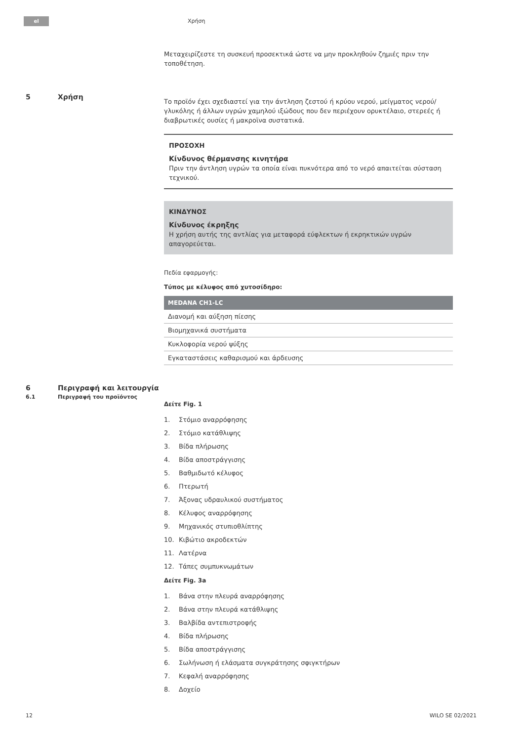el Χρήση
Μεταχειρίζεστε τη συσκευή προσεκτικά ώστε να μην προκληθούν ζημιές πριν την τοποθέτηση.
5 Χρήση
Το προϊόν έχει σχεδιαστεί για την άντληση ζεστού ή κρύου νερού, μείγματος νερού/γλυκόλης ή άλλων υγρών χαμηλού ιξώδους που δεν περιέχουν ορυκτέλαιο, στερεές ή διαβρωτικές ουσίες ή μακροϊνα συστατικά.
ΠΡΟΣΟΧΗ
Κίνδυνος θέρμανσης κινητήρα
Πριν την άντληση υγρών τα οποία είναι πυκνότερα από το νερό απαιτείται σύσταση τεχνικού.
ΚΙΝΔΥΝΟΣ
Κίνδυνος έκρηξης
Η χρήση αυτής της αντλίας για μεταφορά εύφλεκτων ή εκρηκτικών υγρών απαγορεύεται.
Πεδία εφαρμογής:
Τύπος με κέλυφος από χυτοσίδηρο:
| MEDANA CH1-LC |
| --- |
| Διανομή και αύξηση πίεσης |
| Βιομηχανικά συστήματα |
| Κυκλοφορία νερού ψύξης |
| Εγκαταστάσεις καθαρισμού και άρδευσης |
6 Περιγραφή και λειτουργία
6.1 Περιγραφή του προϊόντος
Δείτε Fig. 1
1. Στόμιο αναρρόφησης
2. Στόμιο κατάθλιψης
3. Βίδα πλήρωσης
4. Βίδα αποστράγγισης
5. Βαθμιδωτό κέλυφος
6. Πτερωτή
7. Άξονας υδραυλικού συστήματος
8. Κέλυφος αναρρόφησης
9. Μηχανικός στυπιοθλίπτης
10. Κιβώτιο ακροδεκτών
11. Λατέρνα
12. Τάπες συμπυκνωμάτων
Δείτε Fig. 3a
1. Βάνα στην πλευρά αναρρόφησης
2. Βάνα στην πλευρά κατάθλιψης
3. Βαλβίδα αντεπιστροφής
4. Βίδα πλήρωσης
5. Βίδα αποστράγγισης
6. Σωλήνωση ή ελάσματα συγκράτησης σφιγκτήρων
7. Κεφαλή αναρρόφησης
8. Δοχείο
12 WILO SE 02/2021